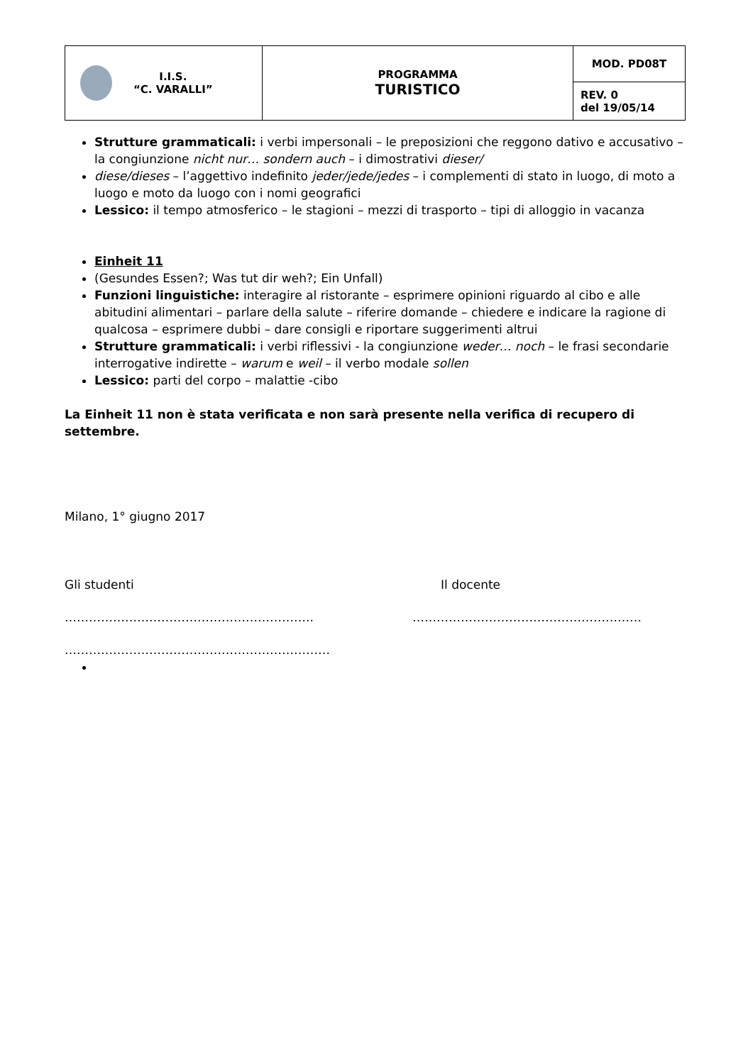| I.I.S. “C. VARALLI” | PROGRAMMA TURISTICO | MOD. PD08T |
| | | REV. 0 del 19/05/14 |
Strutture grammaticali: i verbi impersonali – le preposizioni che reggono dativo e accusativo – la congiunzione nicht nur… sondern auch – i dimostrativi dieser/
diese/dieses – l’aggettivo indefinito jeder/jede/jedes – i complementi di stato in luogo, di moto a luogo e moto da luogo con i nomi geografici
Lessico: il tempo atmosferico – le stagioni – mezzi di trasporto – tipi di alloggio in vacanza
Einheit 11
(Gesundes Essen?; Was tut dir weh?; Ein Unfall)
Funzioni linguistiche: interagire al ristorante – esprimere opinioni riguardo al cibo e alle abitudini alimentari – parlare della salute – riferire domande – chiedere e indicare la ragione di qualcosa – esprimere dubbi – dare consigli e riportare suggerimenti altrui
Strutture grammaticali: i verbi riflessivi - la congiunzione weder… noch – le frasi secondarie interrogative indirette – warum e weil – il verbo modale sollen
Lessico: parti del corpo – malattie -cibo
La Einheit 11 non è stata verificata e non sarà presente nella verifica di recupero di settembre.
Milano, 1° giugno 2017
Gli studenti Il docente
…………………………………………………….. …………………………………………………
…………………………………………………………